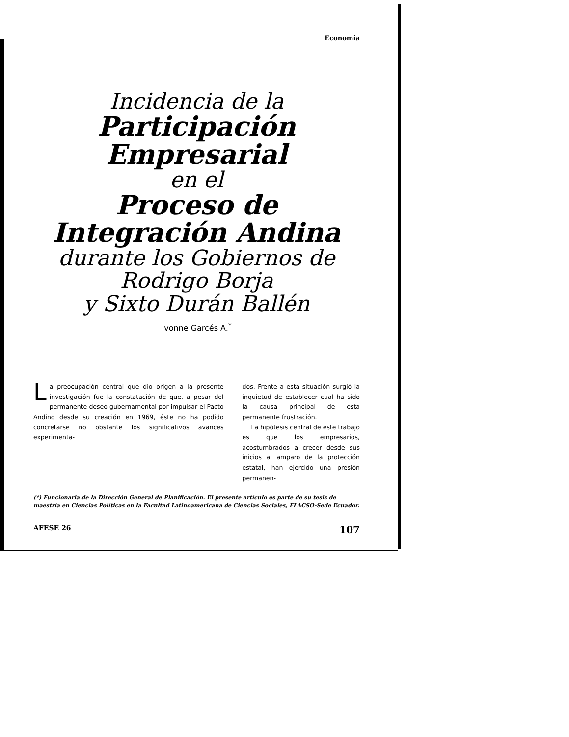Economía
Incidencia de la
Participación
Empresarial
en el
Proceso de
Integración Andina
durante los Gobiernos de
Rodrigo Borja
y Sixto Durán Ballén
Ivonne Garcés A.<sup>*</sup>
La preocupación central que dio origen a la presente investigación fue la constatación de que, a pesar del permanente deseo gubernamental por impulsar el Pacto Andino desde su creación en 1969, éste no ha podido concretarse no obstante los significativos avances experimenta-
dos. Frente a esta situación surgió la inquietud de establecer cual ha sido la causa principal de esta permanente frustración.
La hipótesis central de este trabajo es que los empresarios, acostumbrados a crecer desde sus inicios al amparo de la protección estatal, han ejercido una presión permanen-
(*) Funcionaria de la Dirección General de Planificación. El presente artículo es parte de su tesis de maestría en Ciencias Políticas en la Facultad Latinoamericana de Ciencias Sociales, FLACSO-Sede Ecuador.
AFESE 26 107